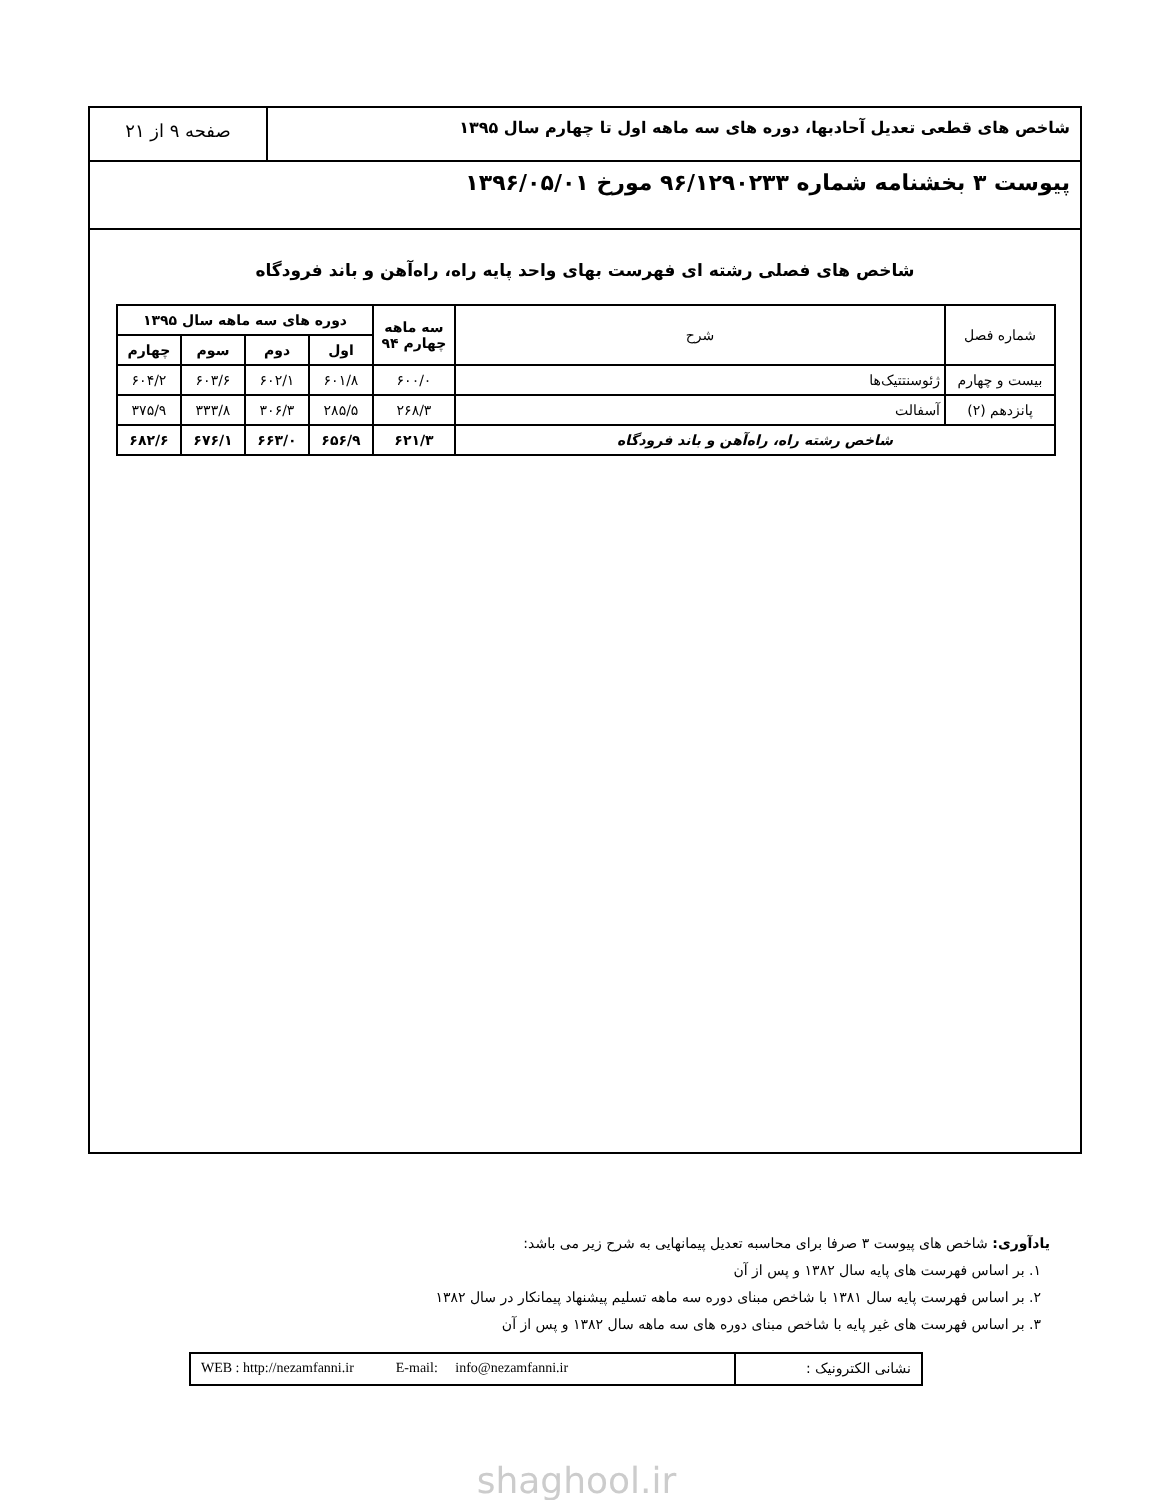شاخص های قطعی تعدیل آحادبها، دوره های سه ماهه اول تا چهارم سال ۱۳۹۵
صفحه ۹ از ۲۱
پیوست ۳ بخشنامه شماره ۹۶/۱۲۹۰۲۳۳ مورخ ۱۳۹۶/۰۵/۰۱
شاخص های فصلی رشته ای فهرست بهای واحد پایه راه، راه‌آهن و باند فرودگاه
| شماره فصل | شرح | سه ماهه چهارم ۹۴ | دوره های سه ماهه سال ۱۳۹۵ | | | |
| --- | --- | --- | --- | --- | --- | --- |
| | | | اول | دوم | سوم | چهارم |
| بیست و چهارم | ژئوسنتتیک‌ها | ۶۰۰/۰ | ۶۰۱/۸ | ۶۰۲/۱ | ۶۰۳/۶ | ۶۰۴/۲ |
| پانزدهم (۲) | آسفالت | ۲۶۸/۳ | ۲۸۵/۵ | ۳۰۶/۳ | ۳۳۳/۸ | ۳۷۵/۹ |
| شاخص رشته راه، راه‌آهن و باند فرودگاه | | ۶۲۱/۳ | ۶۵۶/۹ | ۶۶۳/۰ | ۶۷۶/۱ | ۶۸۲/۶ |
یادآوری: شاخص های پیوست ۳ صرفا برای محاسبه تعدیل پیمانهایی به شرح زیر می باشد:
۱. بر اساس فهرست های پایه سال ۱۳۸۲ و پس از آن
۲. بر اساس فهرست پایه سال ۱۳۸۱ با شاخص مبنای دوره سه ماهه تسلیم پیشنهاد پیمانکار در سال ۱۳۸۲
۳. بر اساس فهرست های غیر پایه با شاخص مبنای دوره های سه ماهه سال ۱۳۸۲ و پس از آن
نشانی الکترونیک : WEB : http://nezamfanni.ir E-mail: info@nezamfanni.ir
shaghool.ir